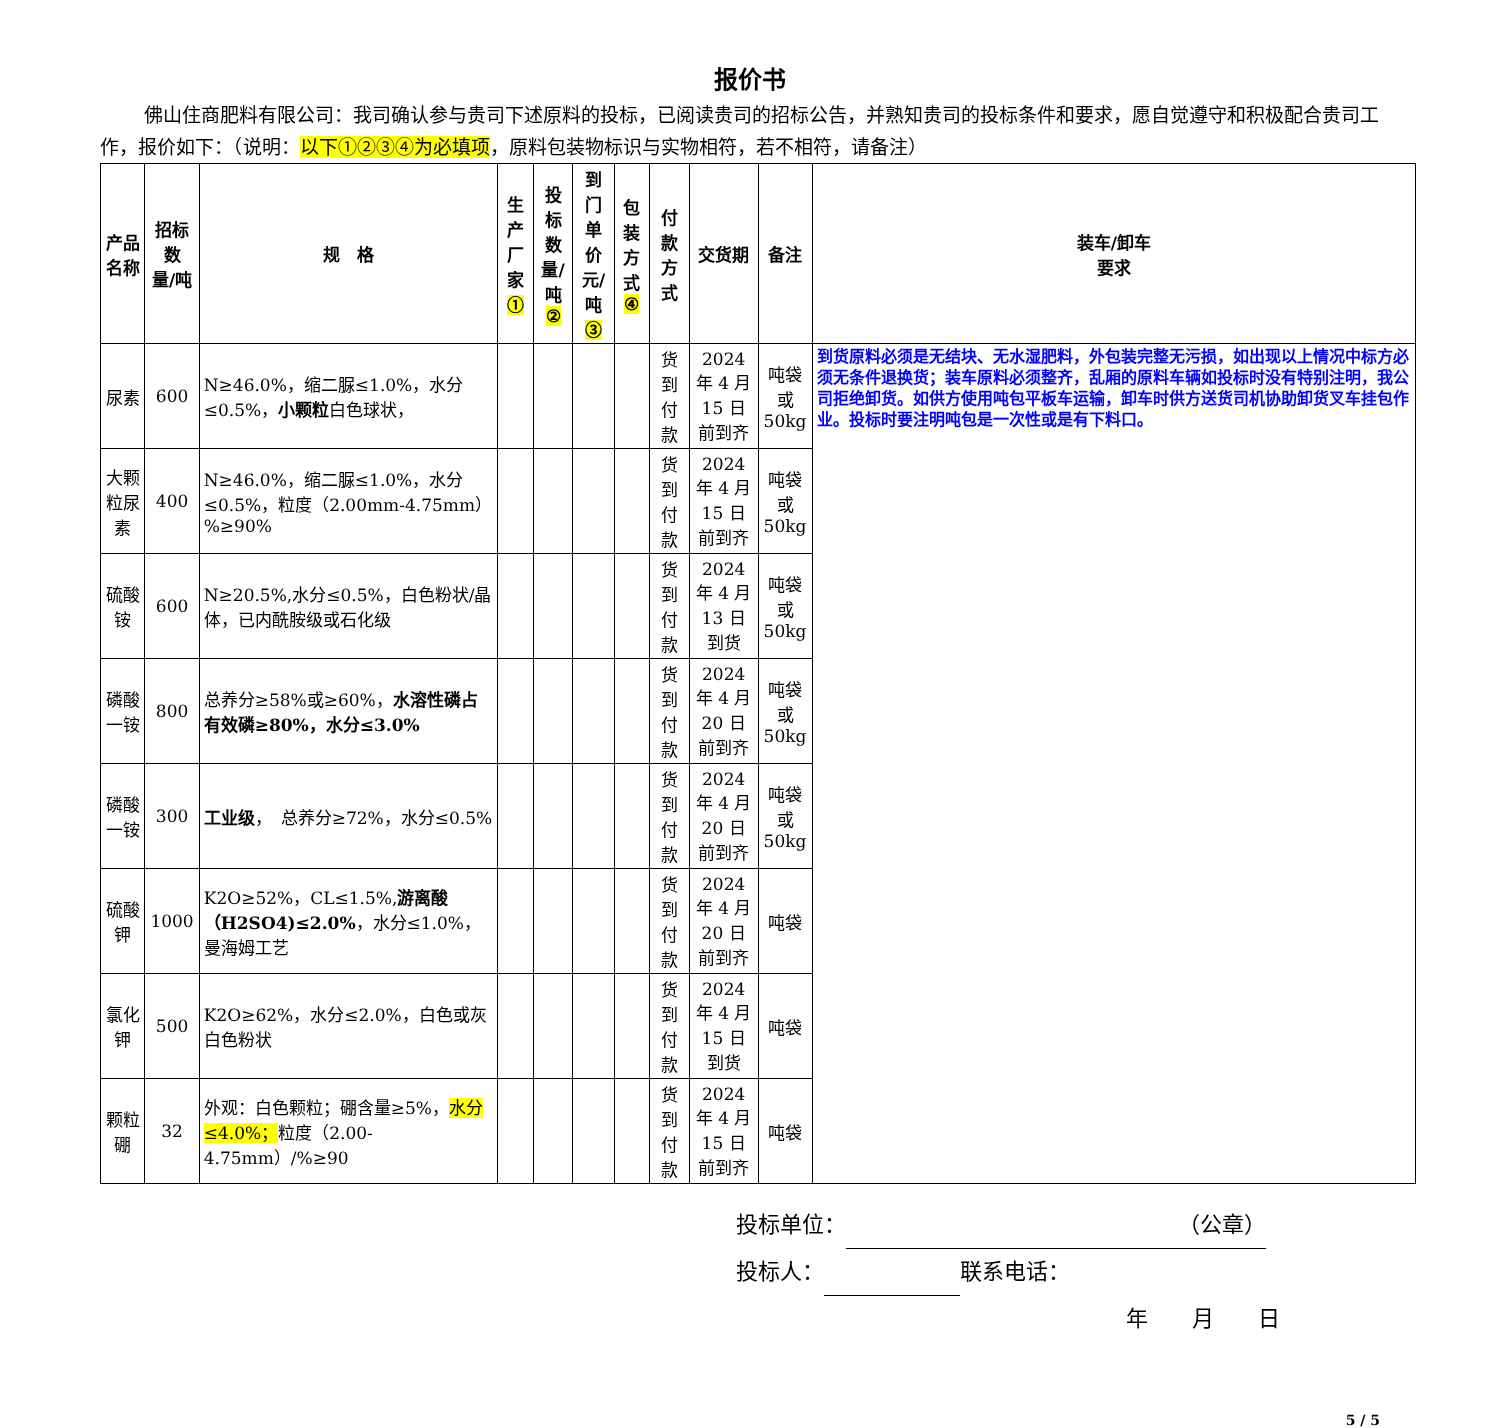报价书
佛山住商肥料有限公司：我司确认参与贵司下述原料的投标，已阅读贵司的招标公告，并熟知贵司的投标条件和要求，愿自觉遵守和积极配合贵司工作，报价如下：（说明：以下①②③④为必填项，原料包装物标识与实物相符，若不相符，请备注）
| 产品名称 | 招标数 量/吨 | 规 格 | 生产厂 家 ① | 投标数 量/吨 ② | 到门单 价 元/吨 ③ | 包装方 式 ④ | 付款方式 | 交货期 | 备注 | 装车/卸车 要求 |
| --- | --- | --- | --- | --- | --- | --- | --- | --- | --- | --- |
| 尿素 | 600 | N≥46.0%，缩二脲≤1.0%，水分≤0.5%， 小颗粒 白色球状， | | | | | 货到付款 | 2024 年 4 月 15 日前到齐 | 吨袋或 50kg | 到货原料必须是无结块、无水湿肥料，外包装完整无污损，如出现以上情况中标方必须无条件退换货；装车原料必须整齐，乱厢的原料车辆如投标时没有特别注明，我公司拒绝卸货。如供方使用吨包平板车运输，卸车时供方送货司机协助卸货叉车挂包作业。投标时要注明吨包是一次性或是有下料口。 |
| 大颗粒尿素 | 400 | N≥46.0%，缩二脲≤1.0%，水分≤0.5%，粒度（2.00mm-4.75mm）%≥90% | | | | | 货到付款 | 2024 年 4 月 15 日前到齐 | 吨袋或 50kg | |
| 硫酸铵 | 600 | N≥20.5%,水分≤0.5%，白色粉状/晶体，已内酰胺级或石化级 | | | | | 货到付款 | 2024 年 4 月 13 日到货 | 吨袋或 50kg | |
| 磷酸一铵 | 800 | 总养分≥58%或≥60%， 水溶性磷占有效磷≥80%，水分≤3.0% | | | | | 货到付款 | 2024 年 4 月 20 日前到齐 | 吨袋或 50kg | |
| 磷酸一铵 | 300 | 工业级 ， 总养分≥72%，水分≤0.5% | | | | | 货到付款 | 2024 年 4 月 20 日前到齐 | 吨袋或 50kg | |
| 硫酸钾 | 1000 | K2O≥52%，CL≤1.5%, 游离酸（H2SO4)≤2.0% ，水分≤1.0%，曼海姆工艺 | | | | | 货到付款 | 2024 年 4 月 20 日前到齐 | 吨袋 | |
| 氯化钾 | 500 | K2O≥62%，水分≤2.0%，白色或灰白色粉状 | | | | | 货到付款 | 2024 年 4 月 15 日到货 | 吨袋 | |
| 颗粒硼 | 32 | 外观：白色颗粒；硼含量≥5%， 水分≤4.0%； 粒度（2.00-4.75mm）/%≥90 | | | | | 货到付款 | 2024 年 4 月 15 日前到齐 | 吨袋 | |
投标单位： （公章）
投标人： 联系电话：
年　　月　　日
5 / 5